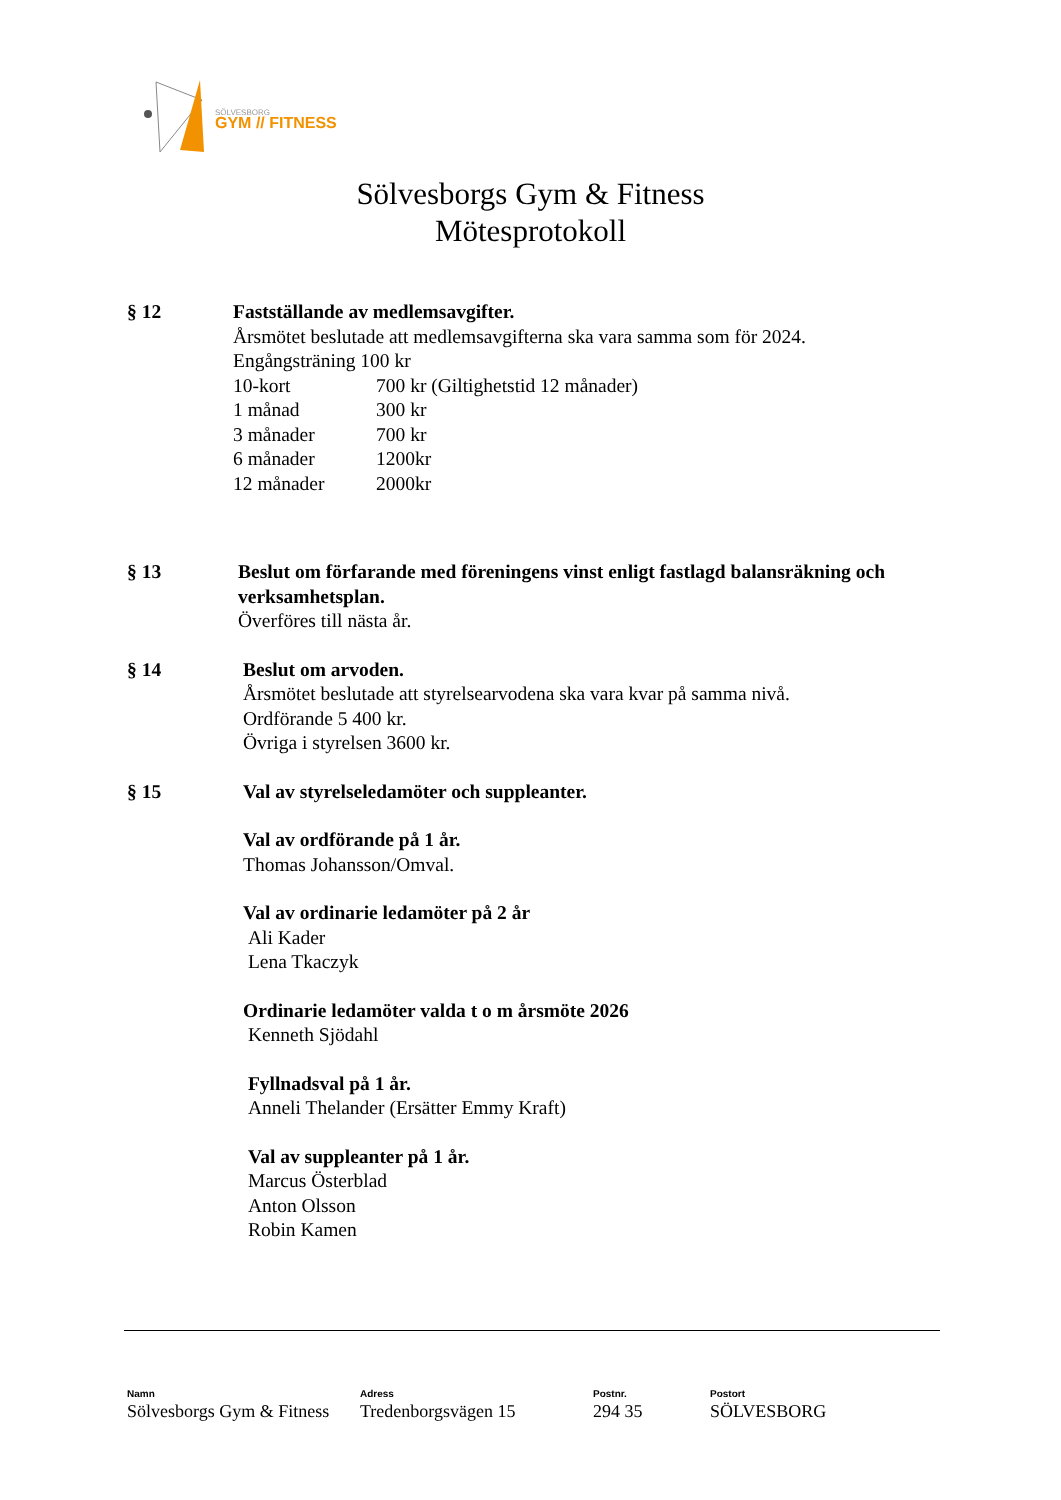SÖLVESBORG
GYM // FITNESS
Sölvesborgs Gym & Fitness
Mötesprotokoll
§ 12 Fastställande av medlemsavgifter.
Årsmötet beslutade att medlemsavgifterna ska vara samma som för 2024.
Engångsträning 100 kr
| 10-kort | 700 kr (Giltighetstid 12 månader) |
| 1 månad | 300 kr |
| 3 månader | 700 kr |
| 6 månader | 1200kr |
| 12 månader | 2000kr |
§ 13 Beslut om förfarande med föreningens vinst enligt fastlagd balansräkning och verksamhetsplan.
Överföres till nästa år.
§ 14 Beslut om arvoden.
Årsmötet beslutade att styrelsearvodena ska vara kvar på samma nivå.
Ordförande 5 400 kr.
Övriga i styrelsen 3600 kr.
§ 15 Val av styrelseledamöter och suppleanter.
Val av ordförande på 1 år.
Thomas Johansson/Omval.
Val av ordinarie ledamöter på 2 år
Ali Kader
Lena Tkaczyk
Ordinarie ledamöter valda t o m årsmöte 2026
Kenneth Sjödahl
Fyllnadsval på 1 år.
Anneli Thelander (Ersätter Emmy Kraft)
Val av suppleanter på 1 år.
Marcus Österblad
Anton Olsson
Robin Kamen
Namn
Sölvesborgs Gym & Fitness
Adress
Tredenborgsvägen 15
Postnr.
294 35
Postort
SÖLVESBORG